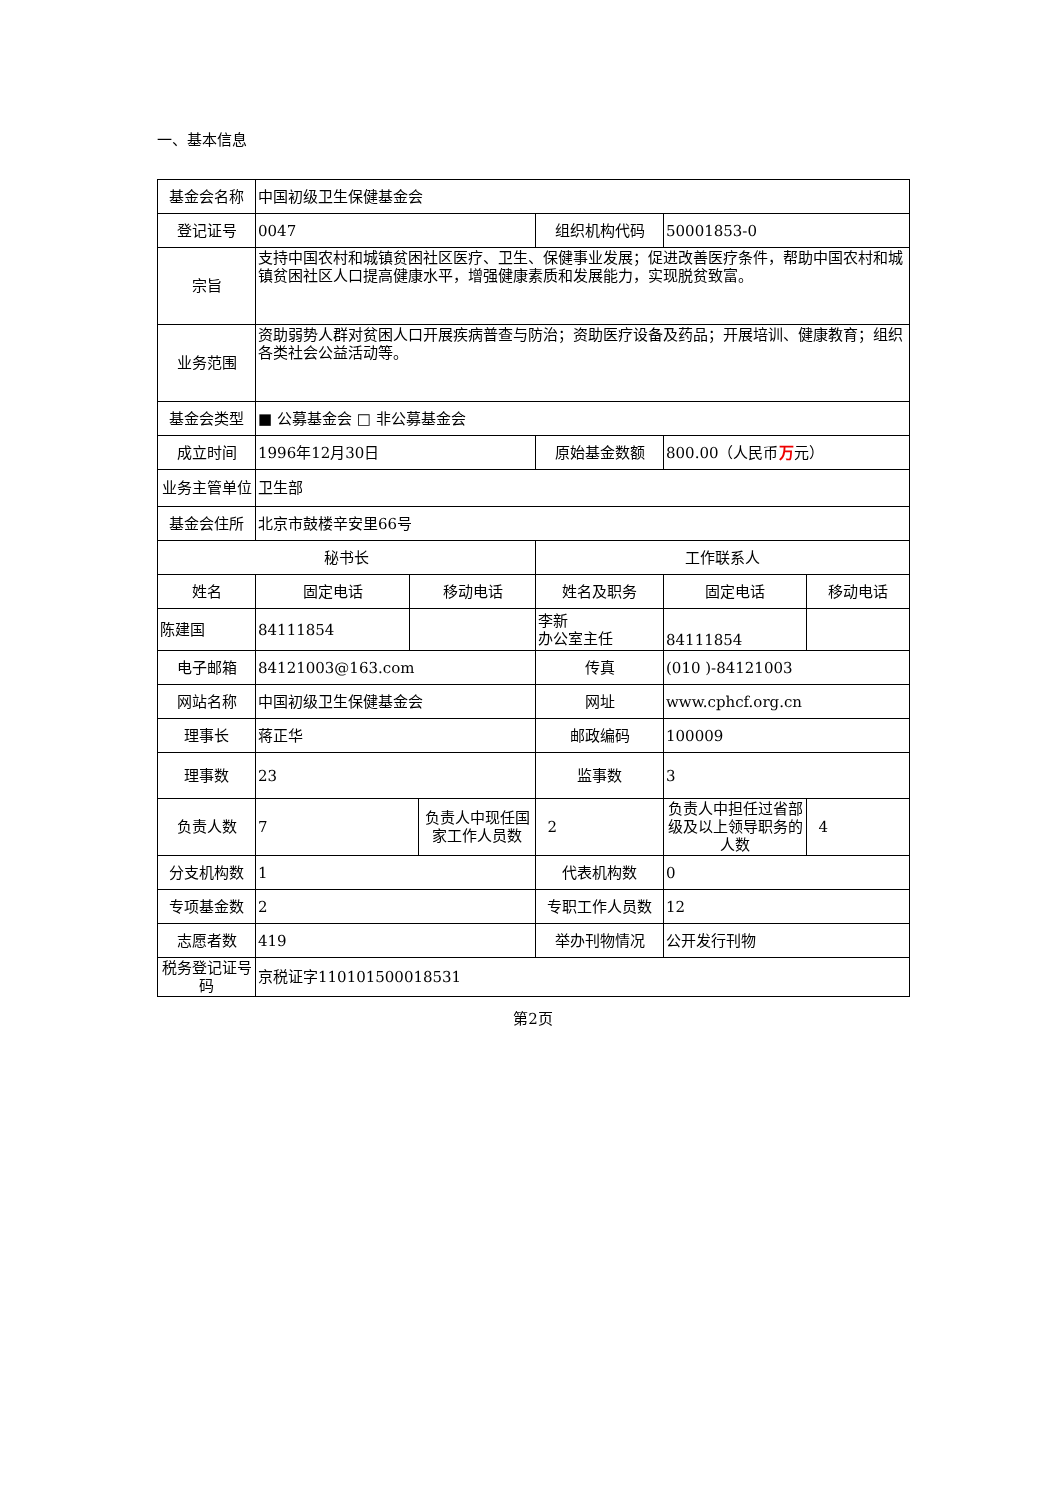一、基本信息
| 基金会名称 | 中国初级卫生保健基金会 | | | | | |
| 登记证号 | 0047 | | | 组织机构代码 | 50001853-0 | |
| 宗旨 | 支持中国农村和城镇贫困社区医疗、卫生、保健事业发展；促进改善医疗条件，帮助中国农村和城镇贫困社区人口提高健康水平，增强健康素质和发展能力，实现脱贫致富。 | | | | | |
| 业务范围 | 资助弱势人群对贫困人口开展疾病普查与防治；资助医疗设备及药品；开展培训、健康教育；组织各类社会公益活动等。 | | | | | |
| 基金会类型 | ■ 公募基金会 □ 非公募基金会 | | | | | |
| 成立时间 | 1996年12月30日 | | | 原始基金数额 | 800.00（人民币 万 元） | |
| 业务主管单位 | 卫生部 | | | | | |
| 基金会住所 | 北京市鼓楼辛安里66号 | | | | | |
| 秘书长 | | | | 工作联系人 | | |
| 姓名 | 固定电话 | 移动电话 | | 姓名及职务 | 固定电话 | 移动电话 |
| 陈建国 | 84111854 | | | 李新 办公室主任 | 84111854 | |
| 电子邮箱 | 84121003@163.com | | | 传真 | (010 )-84121003 | |
| 网站名称 | 中国初级卫生保健基金会 | | | 网址 | www.cphcf.org.cn | |
| 理事长 | 蒋正华 | | | 邮政编码 | 100009 | |
| 理事数 | 23 | | | 监事数 | 3 | |
| 负责人数 | 7 | | 负责人中现任国家工作人员数 | 2 | 负责人中担任过省部级及以上领导职务的人数 | 4 |
| 分支机构数 | 1 | | | 代表机构数 | 0 | |
| 专项基金数 | 2 | | | 专职工作人员数 | 12 | |
| 志愿者数 | 419 | | | 举办刊物情况 | 公开发行刊物 | |
| 税务登记证号码 | 京税证字110101500018531 | | | | | |
第2页